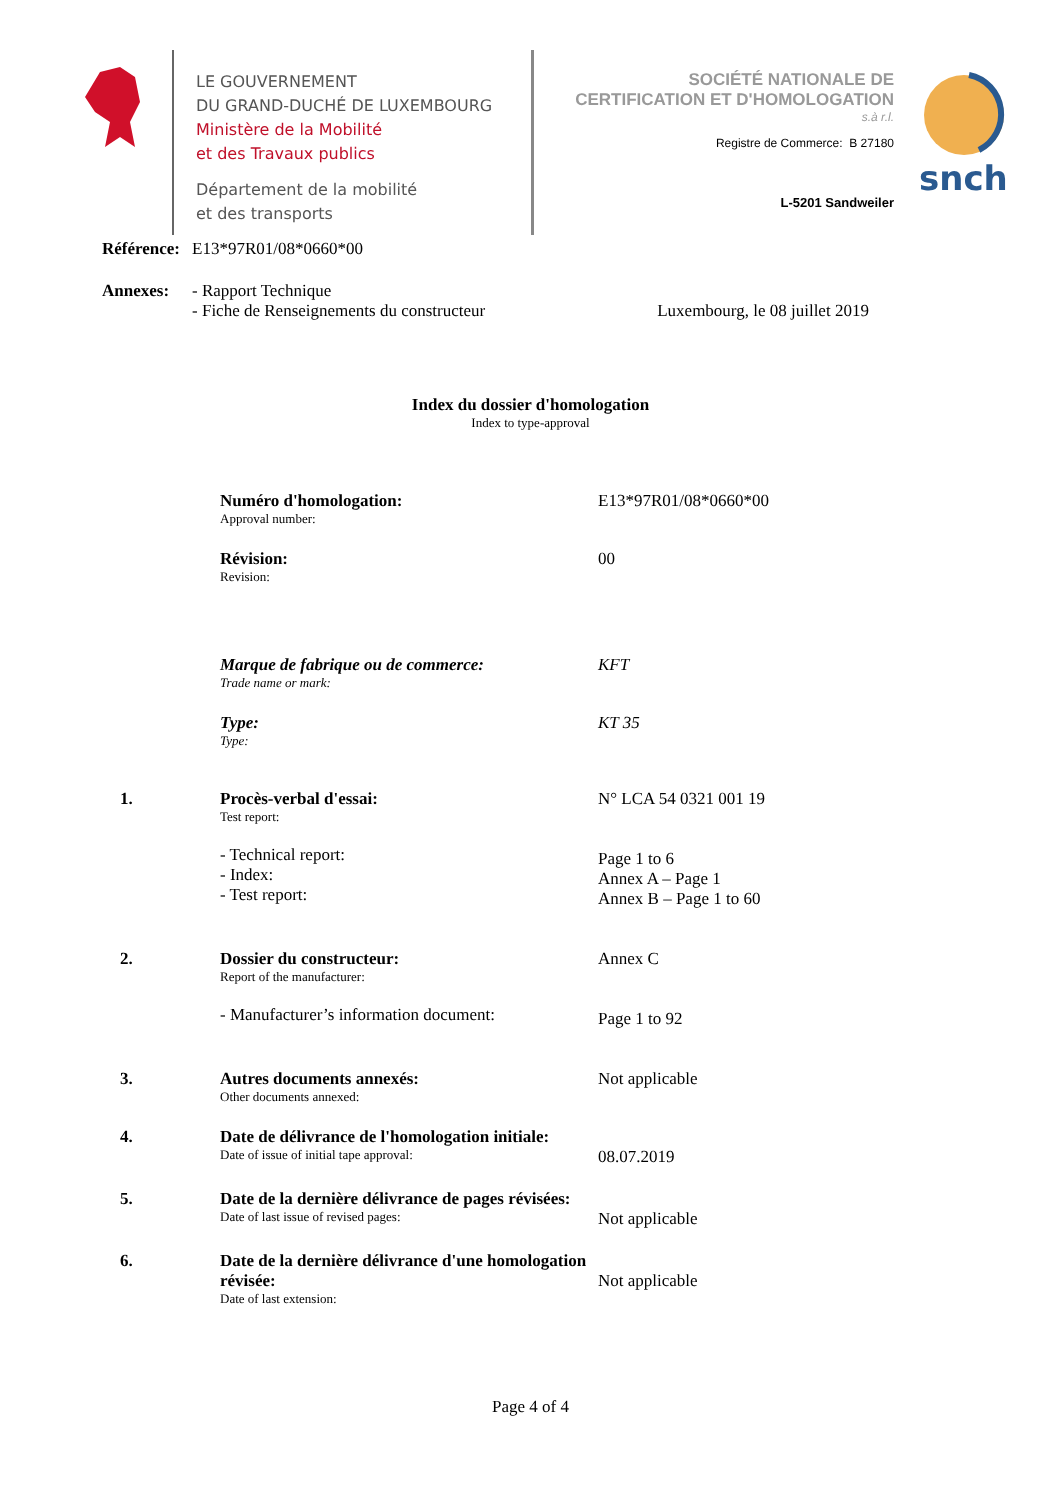LE GOUVERNEMENT
DU GRAND-DUCHÉ DE LUXEMBOURG
Ministère de la Mobilité
et des Travaux publics
Département de la mobilité
et des transports
SOCIÉTÉ NATIONALE DE
CERTIFICATION ET D'HOMOLOGATION
s.à r.l.
Registre de Commerce: B 27180
L-5201 Sandweiler
snch
| Référence: | E13*97R01/08*0660*00 | |
| Annexes: | - Rapport Technique - Fiche de Renseignements du constructeur | Luxembourg, le 08 juillet 2019 |
Index du dossier d'homologation
Index to type-approval
Numéro d'homologation:
Approval number:
E13*97R01/08*0660*00
Révision:
Revision:
00
Marque de fabrique ou de commerce:
Trade name or mark:
KFT
Type:
Type:
KT 35
1. Procès-verbal d'essai:
Test report:
- Technical report:
- Index:
- Test report:
N° LCA 54 0321 001 19
Page 1 to 6
Annex A – Page 1
Annex B – Page 1 to 60
2. Dossier du constructeur:
Report of the manufacturer:
- Manufacturer’s information document:
Annex C
Page 1 to 92
3. Autres documents annexés:
Other documents annexed:
Not applicable
4. Date de délivrance de l'homologation initiale:
Date of issue of initial tape approval:
08.07.2019
5. Date de la dernière délivrance de pages révisées:
Date of last issue of revised pages:
Not applicable
6. Date de la dernière délivrance d'une homologation révisée:
Date of last extension:
Not applicable
Page 4 of 4